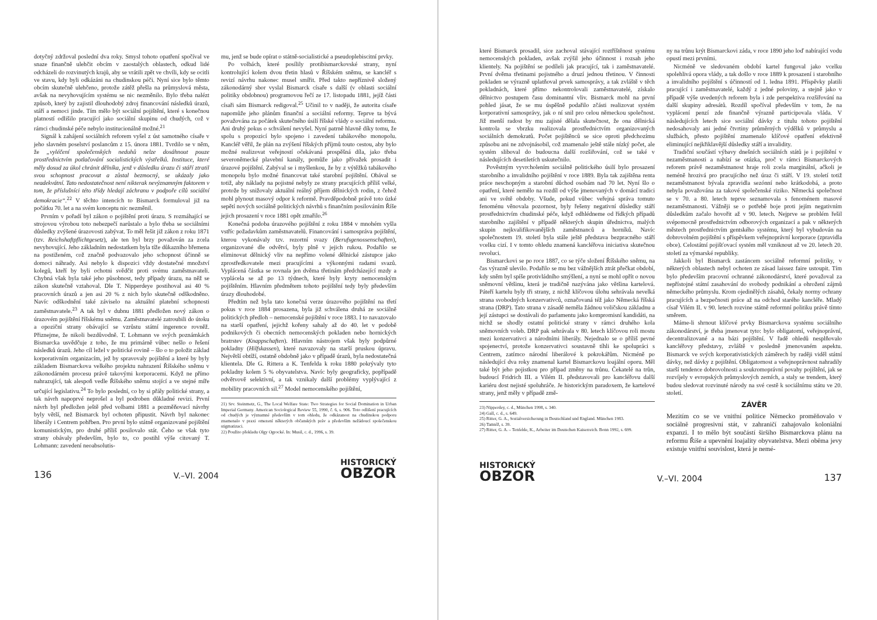dotyčný zdržoval poslední dva roky. Smysl tohoto opatření spočíval ve snaze finančně ulehčit obcím v zaostalých oblastech, odkud lidé odcházeli do rozvinutých krajů, aby se vrátili zpět ve chvíli, kdy se ocitli ve stavu, kdy byli odkázáni na chudinskou péči. Nyní sice bylo těmto obcím skutečně ulehčeno, protože zátěž přešla na průmyslová města, avšak na nevyhovujícím systému se nic nezměnilo. Bylo třeba nalézt způsob, který by zajistil dlouhodobý zdroj financování následků úrazů, stáří a nemoci jinde. Tím mělo být sociální pojištění, které s konečnou platností odlišilo pracující jako sociální skupinu od chudých, což v rámci chudinské péče nebylo institucionálně možné.<sup>21</sup>
Signál k zahájení sociálních reforem vyšel z úst samotného císaře v jeho slavném poselství poslancům z 15. února 1881. Tvrdilo se v něm, že „vyléčení společenských neduhů nelze dosáhnout pouze prostřednictvím potlačování socialistických výstřelků. Instituce, které měly dosud za úkol chránit dělníka, jenž v důsledku úrazu či stáří ztratil svou schopnost pracovat a zůstal bezmocný, se ukázaly jako neadekvátní. Tato nedostatečnost není nikterak nevýznamným faktorem v tom, že příslušníci této třídy hledají záchranu v podpoře cílů sociální demokracie“.<sup>22</sup> V těchto intencích to Bismarck formuloval již na počátku 70. let a na svém konceptu nic nezměnil.
Prvním v pořadí byl zákon o pojištění proti úrazu. S rozmáhající se strojovou výrobou toto nebezpečí narůstalo a bylo třeba se sociálními důsledky zvýšené úrazovosti zabývat. To měl řešit již zákon z roku 1871 (tzv. Reichshaftpflichtgesetz), ale ten byl brzy považován za zcela nevyhovující. Jeho základním nedostatkem byla tíže důkazního břemena na postiženém, což značně podvazovalo jeho schopnost účinně se domoci náhrady. Asi nebylo k dispozici vždy dostatečné množství kolegů, kteří by byli ochotni svědčit proti svému zaměstnavateli. Chybná však byla také jeho působnost, tedy případy úrazu, na něž se zákon skutečně vztahoval. Dle T. Nipperdeye postihoval asi 40 % pracovních úrazů a jen asi 20 % z nich bylo skutečně odškodněno. Navíc odškodnění také záviselo na aktuální platební schopnosti zaměstnavatele.<sup>23</sup> A tak byl v dubnu 1881 předložen nový zákon o úrazovém pojištění říšskému sněmu. Zaměstnavatelé zatroubili do útoku a opoziční strany obávající se vzrůstu státní ingerence rovněž. Přiznejme, že nikoli bezdůvodně. T. Lohmann ve svých poznámkách Bismarcka usvědčuje z toho, že mu primárně vůbec nešlo o řešení následků úrazů. Jeho cíl ležel v politické rovině – šlo o to položit základ korporativním organizacím, jež by spravovaly pojištění a které by byly základem Bismarckova velkého projektu nahrazení Říšského sněmu v zákonodárném procesu právě takovými korporacemi. Když ne přímo nahrazující, tak alespoň vedle Říšského sněmu stojící a ve stejné míře určující legislativu.<sup>24</sup> To bylo poslední, co by si přály politické strany, a tak návrh napoprvé neprošel a byl podroben důkladné revizi. První návrh byl předložen ještě před volbami 1881 a pozměňovací návrhy byly větší, než Bismarck byl ochoten připustit. Návrh byl nakonec liberály i Centrem pohřben. Pro první bylo státně organizované pojištění komunistickým, pro druhé příliš posilovalo stát. Čeho se však tyto strany obávaly především, bylo to, co postihl výše citovaný T. Lohmann: zavedení neoabsolutis-
mu, jenž se bude opírat o státně-socialistické a pseudoplebiscitní prvky.
Po volbách, které posílily protibismarckovské strany, nyní kontrolující kolem dvou třetin hlasů v Říšském sněmu, se kancléř s revizí návrhu nakonec musel smířit. Před takto nepříznivě složený zákonodárný sbor vyslal Bismarck císaře s další (v oblasti sociální politiky obdobnou) programovou řečí ze 17. listopadu 1881, jejíž části císaři sám Bismarck redigoval.<sup>25</sup> Učinil to v naději, že autorita císaře napomůže jeho plánům finanční a sociální reformy. Teprve ta bývá považována za počátek skutečného úsilí říšské vlády o sociální reformu. Ani druhý pokus o schválení nevyšel. Nyní patrně hlavně díky tomu, že spolu s propozicí bylo spojeno i zavedení tabákového monopolu. Kancléř věřil, že plán na zvýšení říšských příjmů touto cestou, aby bylo možné realizovat veřejností očekávaná prospěšná díla, jako třeba severoněmecké plavební kanály, pomůže jako přívažek prosadit i úrazové pojištění. Zabýval se i myšlenkou, že by z výtěžků tabákového monopolu bylo možné financovat také starobní pojištění. Obával se totiž, aby náklady na pojistné nebyly ze strany pracujících příliš velké, protože by snižovaly aktuální reálný příjem dělnických rodin, z čehož mohl plynout masový odpor k reformě. Pravděpodobně právě toto úzké sepětí nových sociálně politických návrhů s finančním posilováním Říše jejich prosazení v roce 1881 opět zmařilo.<sup>26</sup>
Konečná podoba úrazového pojištění z roku 1884 v mnohém vyšla vstříc požadavkům zaměstnavatelů. Financování i samospráva pojištění, kterou vykonávaly tzv. rezortní svazy (Berufsgenossenschaften), organizované dle odvětví, byly plně v jejich rukou. Podařilo se eliminovat dělnický vliv na nepřímo volené dělnické zástupce jako zprostředkovatele mezi pracujícími a výkonnými radami svazů. Vyplácená částka se rovnala jen dvěma třetinám předcházející mzdy a vyplácela se až po 13 týdnech, které byly kryty nemocenským pojištěním. Hlavním předmětem tohoto pojištění tedy byly především úrazy dlouhodobé.
Předtím než byla tato konečná verze úrazového pojištění na třetí pokus v roce 1884 prosazena, byla již schválena druhá ze sociálně politických předloh – nemocenské pojištění v roce 1883. I to navazovalo na starší opatření, jejichž kořeny sahaly až do 40. let v podobě podnikových či obecních nemocenských pokladen nebo hornických bratrstev (Knappschaften). Hlavním nástrojem však byly podpůrné pokladny (Hilfskassen), které navazovaly na starší pruskou úpravu. Největší obtíží, ostatně obdobně jako v případě úrazů, byla nedostatečná klientela. Dle G. Rittera a K. Tenfelda k roku 1880 pokrývaly tyto pokladny kolem 5 % obyvatelstva. Navíc byly geograficky, popřípadě odvětvově selektivní, a tak vznikaly další problémy vyplývající z mobility pracovních sil.<sup>27</sup> Model nemocenského pojištění,
21) Srv. Steinmetz, G., The Local Welfare State: Two Strategies for Social Domination in Urban Imperial Germany. American Sociological Review 55, 1990, č. 6, s. 906. Toto odlišení pracujících od chudých je významné především v tom ohledu, že odkázanost na chudinskou podporu znamenalo v praxi omezení některých občanských práv a především nežádoucí společenskou stigmatizaci.
22) Použito překladu Olgy Ogrocké. In: Musil, c. d., 1996, s. 39.
136 V.–VI. 2004 HISTORICKÝ
OBZOR
které Bismarck prosadil, sice zachoval stávající roztříštěnost systému nemocenských pokladen, avšak zvýšil jeho účinnost i rozsah jeho klientely. Na pojištění se podíleli jak pracující, tak i zaměstnavatelé. První dvěma třetinami pojistného a druzí jednou třetinou. V činnosti pokladen se výrazně uplatňoval prvek samosprávy, a tak zvláště v těch pokladnách, které přímo nekontrolovali zaměstnavatelé, získalo dělnictvo postupem času dominantní vliv. Bismarck mohl na první pohled jásat, že se mu úspěšně podařilo zčásti realizovat systém korporativní samosprávy, jak o ní snil pro celou německou společnost. Již menší radost by mu zajisté dělala skutečnost, že ona dělnická kontrola se vbrzku realizovala prostřednictvím organizovaných sociálních demokratů. Počet pojištěnců se sice oproti předchozímu způsobu ani ne zdvojnásobil, což znamenalo ještě stále nízký počet, ale systém sliboval do budoucna další rozšiřování, což se také v následujících desetiletích uskutečnilo.
Pověstným vyvrcholením sociálně politického úsilí bylo prosazení starobního a invalidního pojištění v roce 1889. Byla tak zajištěna renta práce neschopným a starobní důchod osobám nad 70 let. Nyní šlo o opatření, které nemělo na rozdíl od výše jmenovaných v domácí tradici ani ve světě obdoby. Všude, pokud vůbec veřejná správa tomuto fenoménu věnovala pozornost, byly řešeny negativní důsledky stáří prostřednictvím chudinské péče, když odhlédneme od řídkých případů starobního zajištění v případě některých skupin úřednictva, malých skupin nejkvalifikovanějších zaměstnanců a horníků. Navíc společnostem 19. století byla stále ještě představa bezpracného stáří vcelku cizí. I v tomto ohledu znamená kancléřova iniciativa skutečnou revoluci.
Bismarckovi se po roce 1887, co se týče složení Říšského sněmu, na čas výrazně ulevilo. Podařilo se mu bez vážnějších ztrát přečkat období, kdy sněm byl spíše protivládního smýšlení, a nyní se mohl opřít o novou sněmovní většinu, která je tradičně nazývána jako většina kartelová. Páteří kartelu byly tři strany, z nichž klíčovou úlohu sehrávala nevelká strana svobodných konzervativců, označovaná též jako Německá říšská strana (DRP). Tato strana v zásadě neměla žádnou voličskou základnu a její zástupci se dostávali do parlamentu jako kompromisní kandidáti, na nichž se shodly ostatní politické strany v rámci druhého kola sněmovních voleb. DRP pak sehrávala v 80. letech klíčovou roli mostu mezi konzervativci a národními liberály. Nejednalo se o příliš pevné spojenectví, protože konzervativci soustavně tíhli ke spolupráci s Centrem, zatímco národní liberálové k pokrokářům. Nicméně po následující dva roky znamenal kartel Bismarckovu loajální oporu. Měl také být jeho pojistkou pro případ změny na trůnu. Čekatelé na trůn, budoucí Fridrich III. a Vilém II. představovali pro kancléřovu další kariéru dost nejisté spoluhráče. Je historickým paradoxem, že kartelové strany, jenž měly v případě změ-
23) Nipperdey, c. d., München 1998, s. 340.
24) Gall, c. d., s. 649.
25) Ritter, G. A., Sozialversicherung in Deutschland und England. München 1983.
26) Tamtéž, s. 39.
27) Ritter, G. A. – Tenfelde, K., Arbeiter im Deutschen Kaiserreich. Bonn 1992, s. 699.
ny na trůnu krýt Bismarckovi záda, v roce 1890 jeho loď nabírající vodu opustí mezi prvními.
Nicméně ve sledovaném období kartel fungoval jako vcelku spolehlivá opora vlády, a tak došlo v roce 1889 k prosazení i starobního a invalidního pojištění s účinností od 1. ledna 1891. Příspěvky platili pracující i zaměstnavatelé, každý z jedné poloviny, a stejně jako v případě výše uvedených reforem byla i zde perspektiva rozšiřování na další skupiny adresátů. Rozdíl spočíval především v tom, že na vyplácení penzí zde finančně výrazně participovala vláda. V následujících letech sice sociální dávky z titulu tohoto pojištění nedosahovaly ani jedné čtvrtiny průměrných výdělků v průmyslu a službách, přesto pojištění znamenalo klíčové opatření efektivně eliminující nejkřiklavější důsledky stáří a invalidity.
Tradiční součástí výbavy dnešních sociálních států je i pojištění v nezaměstnanosti a nabízí se otázka, proč v rámci Bismarckových reforem právě nezaměstnanost hraje roli zcela marginální, ačkoli je neméně hrozivá pro pracujícího než úraz či stáří. V 19. století totiž nezaměstnanost bývala zpravidla sezónní nebo krátkodobá, a proto nebyla považována za takové společenské riziko. Německá společnost se v 70. a 80. letech teprve seznamovala s fenoménem masové nezaměstnanosti. Vážněji se o potřebě boje proti jejím negativním důsledkům začalo hovořit až v 90. letech. Nejprve se problém řešil svépomocně prostřednictvím odborových organizací a pak v některých městech prostřednictvím gentského systému, který byl vybudován na dobrovolném pojištění s příspěvkem veřejnoprávní korporace (zpravidla obce). Celostátní pojišťovací systém měl vzniknout až ve 20. letech 20. století za výmarské republiky.
Jakkoli byl Bismarck zastáncem sociálně reformní politiky, v některých oblastech nebyl ochoten ze zásad laissez faire ustoupit. Tím bylo především pracovní ochranné zákonodárství, které považoval za nepřístojné státní zasahování do svobody podnikání a ohrožení zájmů německého průmyslu. Krom ojedinělých zásahů, čekaly normy ochrany pracujících a bezpečnosti práce až na odchod starého kancléře. Mladý císař Vilém II. v 90. letech rozvine státně reformní politiku právě tímto směrem.
Máme-li shrnout klíčové prvky Bismarckova systému sociálního zákonodárství, je třeba jmenovat tyto: bylo obligatorní, veřejnoprávní, decentralizované a na bázi pojištění. V řadě ohledů nesplňovalo kancléřovy představy, zvláště v posledně jmenovaném aspektu. Bismarck ve svých korporativistických záměrech by raději viděl státní dávky, než dávky z pojištění. Obligatornost a veřejnoprávnost nahradily starší tendence dobrovolnosti a soukromoprávní povahy pojištění, jak se rozvíjely v evropských průmyslových zemích, a staly se trendem, který budou sledovat rozvinuté národy na své cestě k sociálnímu státu ve 20. století.
ZÁVĚR
Mezitím co se ve vnitřní politice Německo proměňovalo v sociálně progresivní stát, v zahraničí zahajovalo koloniální expanzi. I to mělo být součástí širšího Bismarckova plánu na reformu Říše a upevnění loajality obyvatelstva. Mezi oběma jevy existuje vnitřní souvislost, která je nemé-
HISTORICKÝ
OBZOR V.–VI. 2004 137